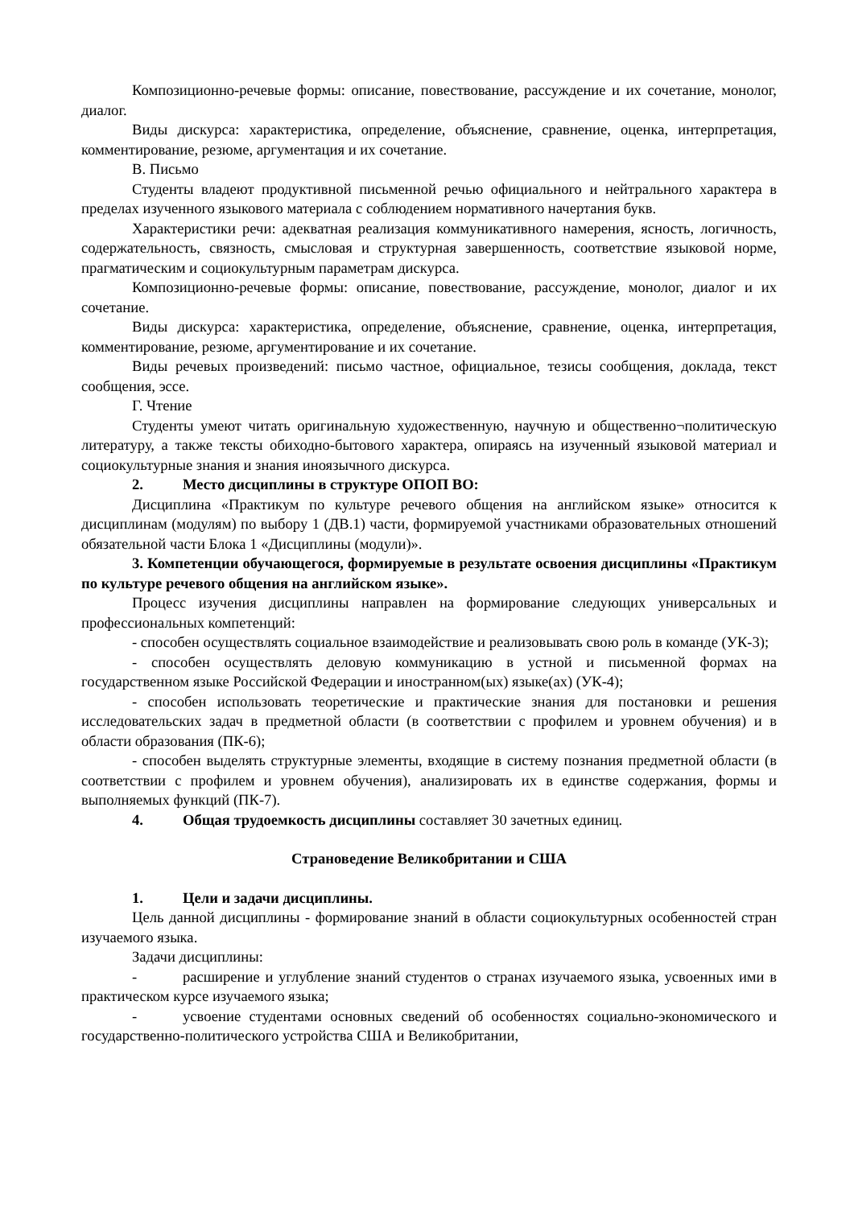Композиционно-речевые формы: описание, повествование, рассуждение и их сочетание, монолог, диалог.
Виды дискурса: характеристика, определение, объяснение, сравнение, оценка, интерпретация, комментирование, резюме, аргументация и их сочетание.
В. Письмо
Студенты владеют продуктивной письменной речью официального и нейтрального характера в пределах изученного языкового материала с соблюдением нормативного начертания букв.
Характеристики речи: адекватная реализация коммуникативного намерения, ясность, логичность, содержательность, связность, смысловая и структурная завершенность, соответствие языковой норме, прагматическим и социокультурным параметрам дискурса.
Композиционно-речевые формы: описание, повествование, рассуждение, монолог, диалог и их сочетание.
Виды дискурса: характеристика, определение, объяснение, сравнение, оценка, интерпретация, комментирование, резюме, аргументирование и их сочетание.
Виды речевых произведений: письмо частное, официальное, тезисы сообщения, доклада, текст сообщения, эссе.
Г. Чтение
Студенты умеют читать оригинальную художественную, научную и общественно¬политическую литературу, а также тексты обиходно-бытового характера, опираясь на изученный языковой материал и социокультурные знания и знания иноязычного дискурса.
2. Место дисциплины в структуре ОПОП ВО:
Дисциплина «Практикум по культуре речевого общения на английском языке» относится к дисциплинам (модулям) по выбору 1 (ДВ.1) части, формируемой участниками образовательных отношений обязательной части Блока 1 «Дисциплины (модули)».
3. Компетенции обучающегося, формируемые в результате освоения дисциплины «Практикум по культуре речевого общения на английском языке».
Процесс изучения дисциплины направлен на формирование следующих универсальных и профессиональных компетенций:
- способен осуществлять социальное взаимодействие и реализовывать свою роль в команде (УК-3);
- способен осуществлять деловую коммуникацию в устной и письменной формах на государственном языке Российской Федерации и иностранном(ых) языке(ах) (УК-4);
- способен использовать теоретические и практические знания для постановки и решения исследовательских задач в предметной области (в соответствии с профилем и уровнем обучения) и в области образования (ПК-6);
- способен выделять структурные элементы, входящие в систему познания предметной области (в соответствии с профилем и уровнем обучения), анализировать их в единстве содержания, формы и выполняемых функций (ПК-7).
4. Общая трудоемкость дисциплины составляет 30 зачетных единиц.
Страноведение Великобритании и США
1. Цели и задачи дисциплины.
Цель данной дисциплины - формирование знаний в области социокультурных особенностей стран изучаемого языка.
Задачи дисциплины:
- расширение и углубление знаний студентов о странах изучаемого языка, усвоенных ими в практическом курсе изучаемого языка;
- усвоение студентами основных сведений об особенностях социально-экономического и государственно-политического устройства США и Великобритании,